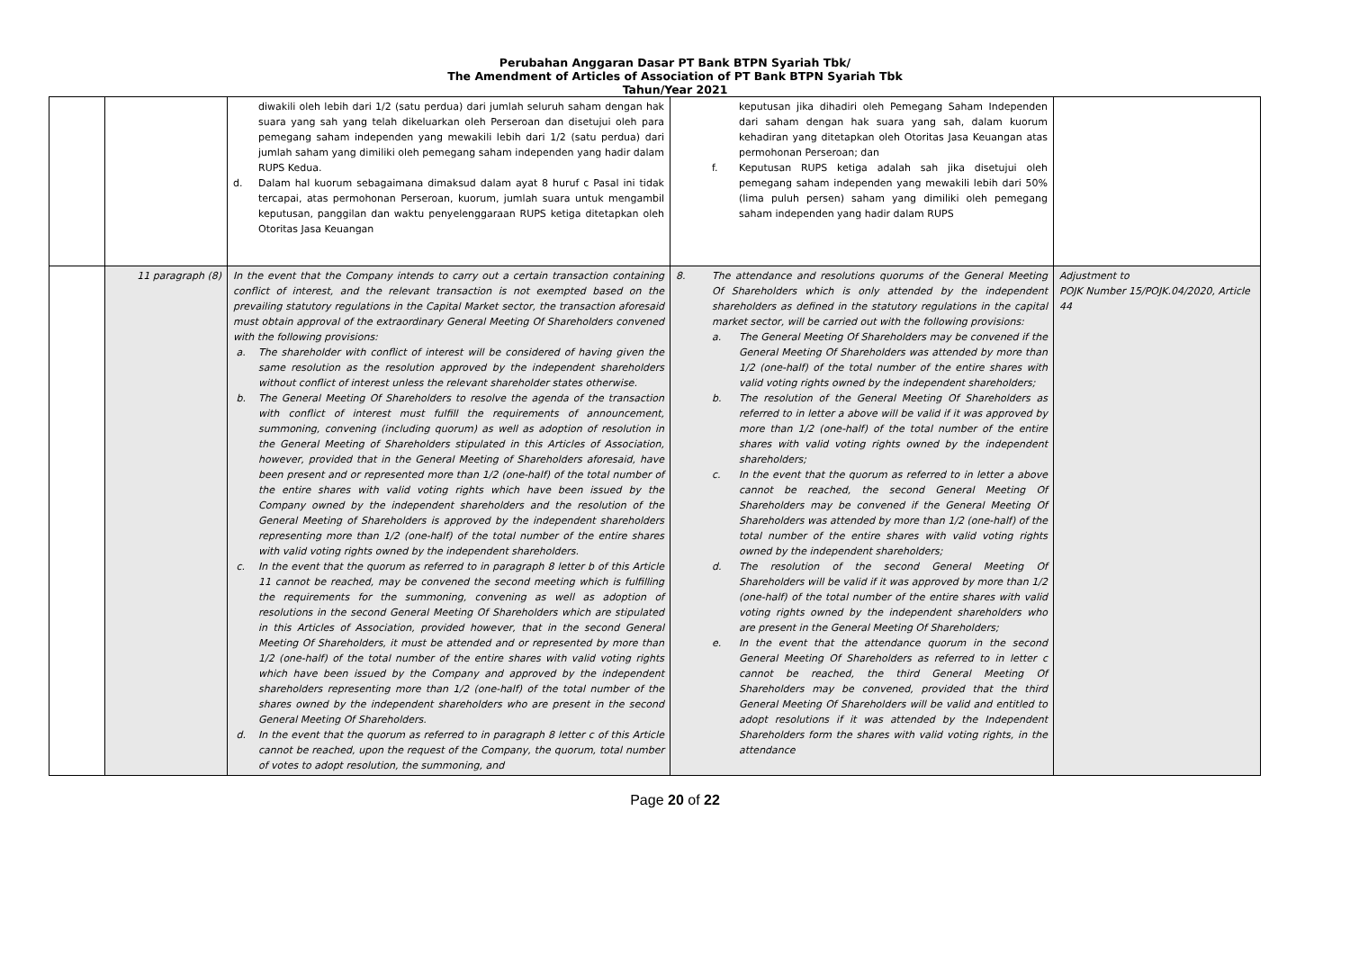Perubahan Anggaran Dasar PT Bank BTPN Syariah Tbk/
The Amendment of Articles of Association of PT Bank BTPN Syariah Tbk
Tahun/Year 2021
| | | diwakili oleh lebih dari 1/2 (satu perdua) dari jumlah seluruh saham dengan hak suara yang sah yang telah dikeluarkan oleh Perseroan dan disetujui oleh para pemegang saham independen yang mewakili lebih dari 1/2 (satu perdua) dari jumlah saham yang dimiliki oleh pemegang saham independen yang hadir dalam RUPS Kedua. d. Dalam hal kuorum sebagaimana dimaksud dalam ayat 8 huruf c Pasal ini tidak tercapai, atas permohonan Perseroan, kuorum, jumlah suara untuk mengambil keputusan, panggilan dan waktu penyelenggaraan RUPS ketiga ditetapkan oleh Otoritas Jasa Keuangan | keputusan jika dihadiri oleh Pemegang Saham Independen dari saham dengan hak suara yang sah, dalam kuorum kehadiran yang ditetapkan oleh Otoritas Jasa Keuangan atas permohonan Perseroan; dan f. Keputusan RUPS ketiga adalah sah jika disetujui oleh pemegang saham independen yang mewakili lebih dari 50% (lima puluh persen) saham yang dimiliki oleh pemegang saham independen yang hadir dalam RUPS | |
| | 11 paragraph (8) | In the event that the Company intends to carry out a certain transaction containing conflict of interest, and the relevant transaction is not exempted based on the prevailing statutory regulations in the Capital Market sector, the transaction aforesaid must obtain approval of the extraordinary General Meeting Of Shareholders convened with the following provisions: a. The shareholder with conflict of interest will be considered of having given the same resolution as the resolution approved by the independent shareholders without conflict of interest unless the relevant shareholder states otherwise. b. The General Meeting Of Shareholders to resolve the agenda of the transaction with conflict of interest must fulfill the requirements of announcement, summoning, convening (including quorum) as well as adoption of resolution in the General Meeting of Shareholders stipulated in this Articles of Association, however, provided that in the General Meeting of Shareholders aforesaid, have been present and or represented more than 1/2 (one-half) of the total number of the entire shares with valid voting rights which have been issued by the Company owned by the independent shareholders and the resolution of the General Meeting of Shareholders is approved by the independent shareholders representing more than 1/2 (one-half) of the total number of the entire shares with valid voting rights owned by the independent shareholders. c. In the event that the quorum as referred to in paragraph 8 letter b of this Article 11 cannot be reached, may be convened the second meeting which is fulfilling the requirements for the summoning, convening as well as adoption of resolutions in the second General Meeting Of Shareholders which are stipulated in this Articles of Association, provided however, that in the second General Meeting Of Shareholders, it must be attended and or represented by more than 1/2 (one-half) of the total number of the entire shares with valid voting rights which have been issued by the Company and approved by the independent shareholders representing more than 1/2 (one-half) of the total number of the shares owned by the independent shareholders who are present in the second General Meeting Of Shareholders. d. In the event that the quorum as referred to in paragraph 8 letter c of this Article cannot be reached, upon the request of the Company, the quorum, total number of votes to adopt resolution, the summoning, and | 8. The attendance and resolutions quorums of the General Meeting Of Shareholders which is only attended by the independent shareholders as defined in the statutory regulations in the capital market sector, will be carried out with the following provisions: a. The General Meeting Of Shareholders may be convened if the General Meeting Of Shareholders was attended by more than 1/2 (one-half) of the total number of the entire shares with valid voting rights owned by the independent shareholders; b. The resolution of the General Meeting Of Shareholders as referred to in letter a above will be valid if it was approved by more than 1/2 (one-half) of the total number of the entire shares with valid voting rights owned by the independent shareholders; c. In the event that the quorum as referred to in letter a above cannot be reached, the second General Meeting Of Shareholders may be convened if the General Meeting Of Shareholders was attended by more than 1/2 (one-half) of the total number of the entire shares with valid voting rights owned by the independent shareholders; d. The resolution of the second General Meeting Of Shareholders will be valid if it was approved by more than 1/2 (one-half) of the total number of the entire shares with valid voting rights owned by the independent shareholders who are present in the General Meeting Of Shareholders; e. In the event that the attendance quorum in the second General Meeting Of Shareholders as referred to in letter c cannot be reached, the third General Meeting Of Shareholders may be convened, provided that the third General Meeting Of Shareholders will be valid and entitled to adopt resolutions if it was attended by the Independent Shareholders form the shares with valid voting rights, in the attendance | Adjustment to POJK Number 15/POJK.04/2020, Article 44 |
Page 20 of 22